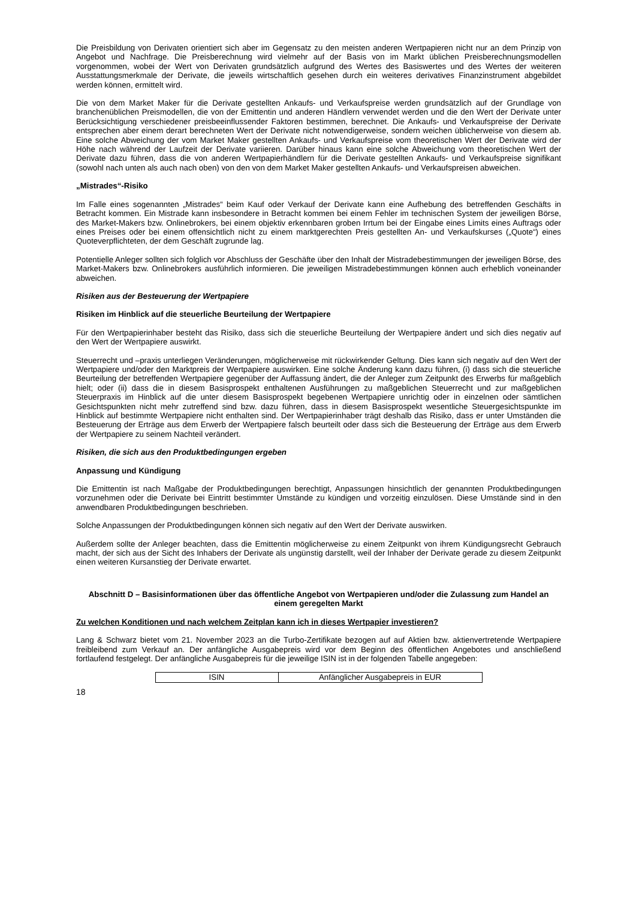Die Preisbildung von Derivaten orientiert sich aber im Gegensatz zu den meisten anderen Wertpapieren nicht nur an dem Prinzip von Angebot und Nachfrage. Die Preisberechnung wird vielmehr auf der Basis von im Markt üblichen Preisberechnungsmodellen vorgenommen, wobei der Wert von Derivaten grundsätzlich aufgrund des Wertes des Basiswertes und des Wertes der weiteren Ausstattungsmerkmale der Derivate, die jeweils wirtschaftlich gesehen durch ein weiteres derivatives Finanzinstrument abgebildet werden können, ermittelt wird.
Die von dem Market Maker für die Derivate gestellten Ankaufs- und Verkaufspreise werden grundsätzlich auf der Grundlage von branchenüblichen Preismodellen, die von der Emittentin und anderen Händlern verwendet werden und die den Wert der Derivate unter Berücksichtigung verschiedener preisbeeinflussender Faktoren bestimmen, berechnet. Die Ankaufs- und Verkaufspreise der Derivate entsprechen aber einem derart berechneten Wert der Derivate nicht notwendigerweise, sondern weichen üblicherweise von diesem ab. Eine solche Abweichung der vom Market Maker gestellten Ankaufs- und Verkaufspreise vom theoretischen Wert der Derivate wird der Höhe nach während der Laufzeit der Derivate variieren. Darüber hinaus kann eine solche Abweichung vom theoretischen Wert der Derivate dazu führen, dass die von anderen Wertpapierhändlern für die Derivate gestellten Ankaufs- und Verkaufspreise signifikant (sowohl nach unten als auch nach oben) von den von dem Market Maker gestellten Ankaufs- und Verkaufspreisen abweichen.
„Mistrades“-Risiko
Im Falle eines sogenannten „Mistrades“ beim Kauf oder Verkauf der Derivate kann eine Aufhebung des betreffenden Geschäfts in Betracht kommen. Ein Mistrade kann insbesondere in Betracht kommen bei einem Fehler im technischen System der jeweiligen Börse, des Market-Makers bzw. Onlinebrokers, bei einem objektiv erkennbaren groben Irrtum bei der Eingabe eines Limits eines Auftrags oder eines Preises oder bei einem offensichtlich nicht zu einem marktgerechten Preis gestellten An- und Verkaufskurses („Quote“) eines Quoteverpflichteten, der dem Geschäft zugrunde lag.
Potentielle Anleger sollten sich folglich vor Abschluss der Geschäfte über den Inhalt der Mistradebestimmungen der jeweiligen Börse, des Market-Makers bzw. Onlinebrokers ausführlich informieren. Die jeweiligen Mistradebestimmungen können auch erheblich voneinander abweichen.
Risiken aus der Besteuerung der Wertpapiere
Risiken im Hinblick auf die steuerliche Beurteilung der Wertpapiere
Für den Wertpapierinhaber besteht das Risiko, dass sich die steuerliche Beurteilung der Wertpapiere ändert und sich dies negativ auf den Wert der Wertpapiere auswirkt.
Steuerrecht und –praxis unterliegen Veränderungen, möglicherweise mit rückwirkender Geltung. Dies kann sich negativ auf den Wert der Wertpapiere und/oder den Marktpreis der Wertpapiere auswirken. Eine solche Änderung kann dazu führen, (i) dass sich die steuerliche Beurteilung der betreffenden Wertpapiere gegenüber der Auffassung ändert, die der Anleger zum Zeitpunkt des Erwerbs für maßgeblich hielt; oder (ii) dass die in diesem Basisprospekt enthaltenen Ausführungen zu maßgeblichen Steuerrecht und zur maßgeblichen Steuerpraxis im Hinblick auf die unter diesem Basisprospekt begebenen Wertpapiere unrichtig oder in einzelnen oder sämtlichen Gesichtspunkten nicht mehr zutreffend sind bzw. dazu führen, dass in diesem Basisprospekt wesentliche Steuergesichtspunkte im Hinblick auf bestimmte Wertpapiere nicht enthalten sind. Der Wertpapierinhaber trägt deshalb das Risiko, dass er unter Umständen die Besteuerung der Erträge aus dem Erwerb der Wertpapiere falsch beurteilt oder dass sich die Besteuerung der Erträge aus dem Erwerb der Wertpapiere zu seinem Nachteil verändert.
Risiken, die sich aus den Produktbedingungen ergeben
Anpassung und Kündigung
Die Emittentin ist nach Maßgabe der Produktbedingungen berechtigt, Anpassungen hinsichtlich der genannten Produktbedingungen vorzunehmen oder die Derivate bei Eintritt bestimmter Umstände zu kündigen und vorzeitig einzulösen. Diese Umstände sind in den anwendbaren Produktbedingungen beschrieben.
Solche Anpassungen der Produktbedingungen können sich negativ auf den Wert der Derivate auswirken.
Außerdem sollte der Anleger beachten, dass die Emittentin möglicherweise zu einem Zeitpunkt von ihrem Kündigungsrecht Gebrauch macht, der sich aus der Sicht des Inhabers der Derivate als ungünstig darstellt, weil der Inhaber der Derivate gerade zu diesem Zeitpunkt einen weiteren Kursanstieg der Derivate erwartet.
Abschnitt D – Basisinformationen über das öffentliche Angebot von Wertpapieren und/oder die Zulassung zum Handel an einem geregelten Markt
Zu welchen Konditionen und nach welchem Zeitplan kann ich in dieses Wertpapier investieren?
Lang & Schwarz bietet vom 21. November 2023 an die Turbo-Zertifikate bezogen auf auf Aktien bzw. aktienvertretende Wertpapiere freibleibend zum Verkauf an. Der anfängliche Ausgabepreis wird vor dem Beginn des öffentlichen Angebotes und anschließend fortlaufend festgelegt. Der anfängliche Ausgabepreis für die jeweilige ISIN ist in der folgenden Tabelle angegeben:
| ISIN | Anfänglicher Ausgabepreis in EUR |
18